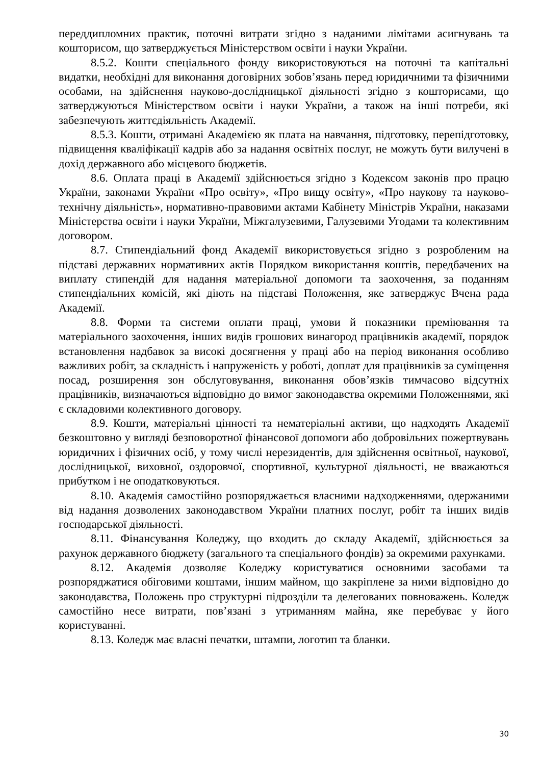переддипломних практик, поточні витрати згідно з наданими лімітами асигнувань та кошторисом, що затверджується Міністерством освіти і науки України.
8.5.2. Кошти спеціального фонду використовуються на поточні та капітальні видатки, необхідні для виконання договірних зобов’язань перед юридичними та фізичними особами, на здійснення науково-дослідницької діяльності згідно з кошторисами, що затверджуються Міністерством освіти і науки України, а також на інші потреби, які забезпечують життєдіяльність Академії.
8.5.3. Кошти, отримані Академією як плата на навчання, підготовку, перепідготовку, підвищення кваліфікації кадрів або за надання освітніх послуг, не можуть бути вилучені в дохід державного або місцевого бюджетів.
8.6. Оплата праці в Академії здійснюється згідно з Кодексом законів про працю України, законами України «Про освіту», «Про вищу освіту», «Про наукову та науково-технічну діяльність», нормативно-правовими актами Кабінету Міністрів України, наказами Міністерства освіти і науки України, Міжгалузевими, Галузевими Угодами та колективним договором.
8.7. Стипендіальний фонд Академії використовується згідно з розробленим на підставі державних нормативних актів Порядком використання коштів, передбачених на виплату стипендій для надання матеріальної допомоги та заохочення, за поданням стипендіальних комісій, які діють на підставі Положення, яке затверджує Вчена рада Академії.
8.8. Форми та системи оплати праці, умови й показники преміювання та матеріального заохочення, інших видів грошових винагород працівників академії, порядок встановлення надбавок за високі досягнення у праці або на період виконання особливо важливих робіт, за складність і напруженість у роботі, доплат для працівників за суміщення посад, розширення зон обслуговування, виконання обов’язків тимчасово відсутніх працівників, визначаються відповідно до вимог законодавства окремими Положеннями, які є складовими колективного договору.
8.9. Кошти, матеріальні цінності та нематеріальні активи, що надходять Академії безкоштовно у вигляді безповоротної фінансової допомоги або добровільних пожертвувань юридичних і фізичних осіб, у тому числі нерезидентів, для здійснення освітньої, наукової, дослідницької, виховної, оздоровчої, спортивної, культурної діяльності, не вважаються прибутком і не оподатковуються.
8.10. Академія самостійно розпоряджається власними надходженнями, одержаними від надання дозволених законодавством України платних послуг, робіт та інших видів господарської діяльності.
8.11. Фінансування Коледжу, що входить до складу Академії, здійснюється за рахунок державного бюджету (загального та спеціального фондів) за окремими рахунками.
8.12. Академія дозволяє Коледжу користуватися основними засобами та розпоряджатися обіговими коштами, іншим майном, що закріплене за ними відповідно до законодавства, Положень про структурні підрозділи та делегованих повноважень. Коледж самостійно несе витрати, пов’язані з утриманням майна, яке перебуває у його користуванні.
8.13. Коледж має власні печатки, штампи, логотип та бланки.
30